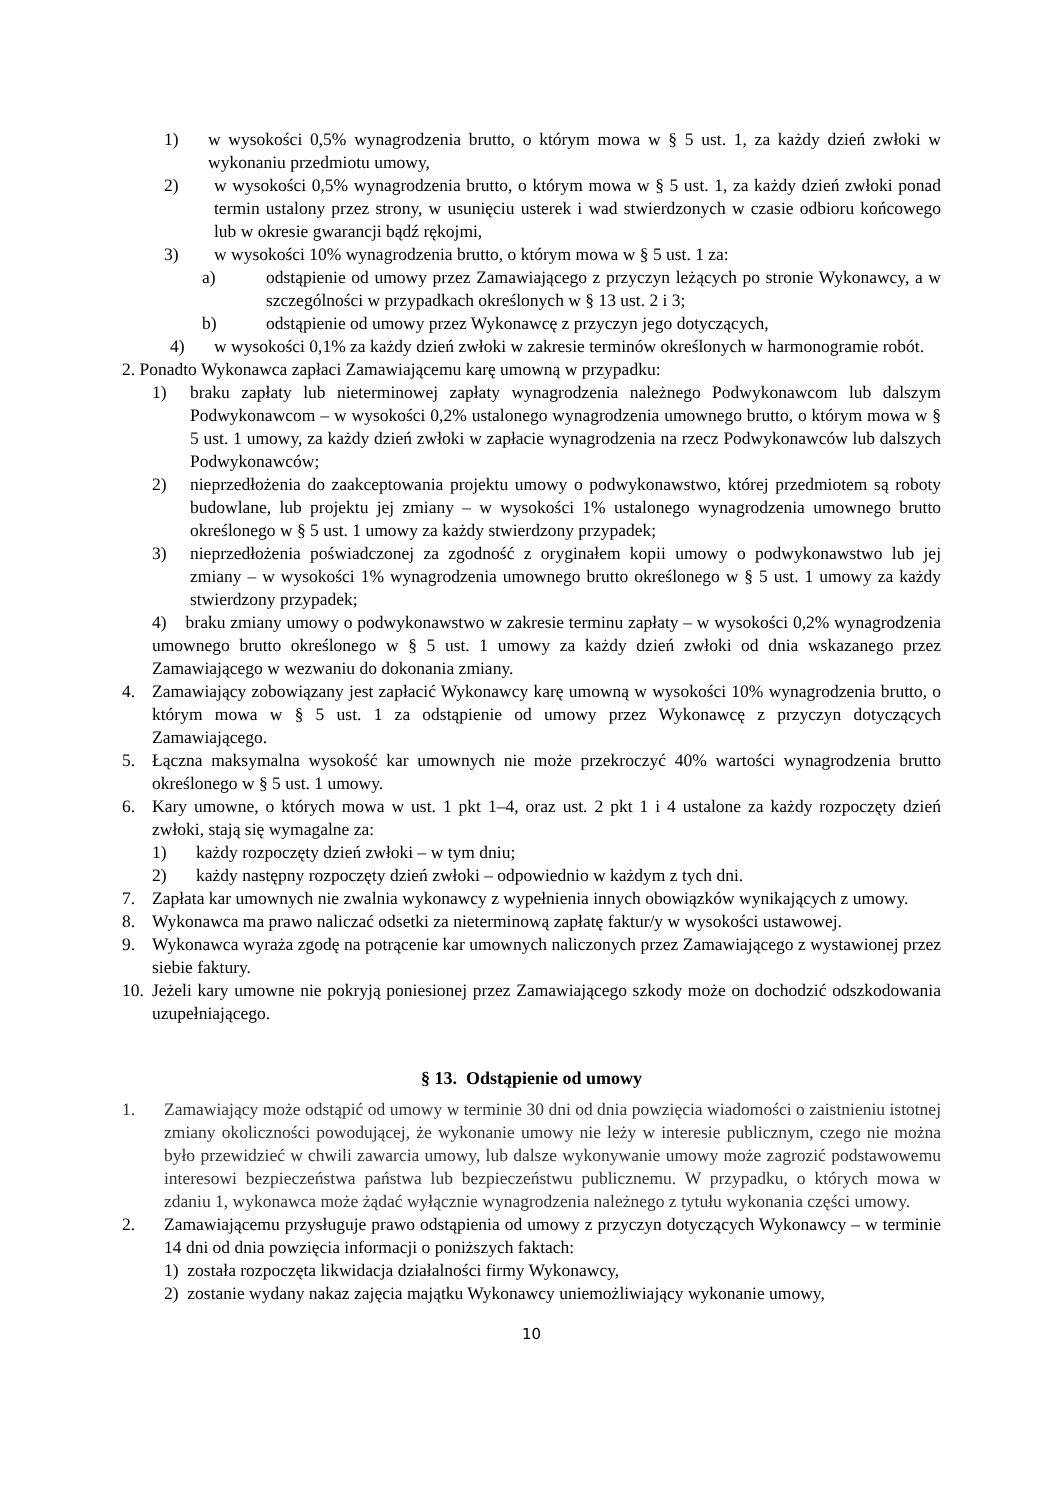1) w wysokości 0,5% wynagrodzenia brutto, o którym mowa w § 5 ust. 1, za każdy dzień zwłoki w wykonaniu przedmiotu umowy,
2) w wysokości 0,5% wynagrodzenia brutto, o którym mowa w § 5 ust. 1, za każdy dzień zwłoki ponad termin ustalony przez strony, w usunięciu usterek i wad stwierdzonych w czasie odbioru końcowego lub w okresie gwarancji bądź rękojmi,
3) w wysokości 10% wynagrodzenia brutto, o którym mowa w § 5 ust. 1 za:
a) odstąpienie od umowy przez Zamawiającego z przyczyn leżących po stronie Wykonawcy, a w szczególności w przypadkach określonych w § 13 ust. 2 i 3;
b) odstąpienie od umowy przez Wykonawcę z przyczyn jego dotyczących,
4) w wysokości 0,1% za każdy dzień zwłoki w zakresie terminów określonych w harmonogramie robót.
2. Ponadto Wykonawca zapłaci Zamawiającemu karę umowną w przypadku:
1) braku zapłaty lub nieterminowej zapłaty wynagrodzenia należnego Podwykonawcom lub dalszym Podwykonawcom – w wysokości 0,2% ustalonego wynagrodzenia umownego brutto, o którym mowa w § 5 ust. 1 umowy, za każdy dzień zwłoki w zapłacie wynagrodzenia na rzecz Podwykonawców lub dalszych Podwykonawców;
2) nieprzedłożenia do zaakceptowania projektu umowy o podwykonawstwo, której przedmiotem są roboty budowlane, lub projektu jej zmiany – w wysokości 1% ustalonego wynagrodzenia umownego brutto określonego w § 5 ust. 1 umowy za każdy stwierdzony przypadek;
3) nieprzedłożenia poświadczonej za zgodność z oryginałem kopii umowy o podwykonawstwo lub jej zmiany – w wysokości 1% wynagrodzenia umownego brutto określonego w § 5 ust. 1 umowy za każdy stwierdzony przypadek;
4) braku zmiany umowy o podwykonawstwo w zakresie terminu zapłaty – w wysokości 0,2% wynagrodzenia umownego brutto określonego w § 5 ust. 1 umowy za każdy dzień zwłoki od dnia wskazanego przez Zamawiającego w wezwaniu do dokonania zmiany.
4. Zamawiający zobowiązany jest zapłacić Wykonawcy karę umowną w wysokości 10% wynagrodzenia brutto, o którym mowa w § 5 ust. 1 za odstąpienie od umowy przez Wykonawcę z przyczyn dotyczących Zamawiającego.
5. Łączna maksymalna wysokość kar umownych nie może przekroczyć 40% wartości wynagrodzenia brutto określonego w § 5 ust. 1 umowy.
6. Kary umowne, o których mowa w ust. 1 pkt 1–4, oraz ust. 2 pkt 1 i 4 ustalone za każdy rozpoczęty dzień zwłoki, stają się wymagalne za:
1) każdy rozpoczęty dzień zwłoki – w tym dniu;
2) każdy następny rozpoczęty dzień zwłoki – odpowiednio w każdym z tych dni.
7. Zapłata kar umownych nie zwalnia wykonawcy z wypełnienia innych obowiązków wynikających z umowy.
8. Wykonawca ma prawo naliczać odsetki za nieterminową zapłatę faktur/y w wysokości ustawowej.
9. Wykonawca wyraża zgodę na potrącenie kar umownych naliczonych przez Zamawiającego z wystawionej przez siebie faktury.
10. Jeżeli kary umowne nie pokryją poniesionej przez Zamawiającego szkody może on dochodzić odszkodowania uzupełniającego.
§ 13. Odstąpienie od umowy
1. Zamawiający może odstąpić od umowy w terminie 30 dni od dnia powzięcia wiadomości o zaistnieniu istotnej zmiany okoliczności powodującej, że wykonanie umowy nie leży w interesie publicznym, czego nie można było przewidzieć w chwili zawarcia umowy, lub dalsze wykonywanie umowy może zagrozić podstawowemu interesowi bezpieczeństwa państwa lub bezpieczeństwu publicznemu. W przypadku, o których mowa w zdaniu 1, wykonawca może żądać wyłącznie wynagrodzenia należnego z tytułu wykonania części umowy.
2. Zamawiającemu przysługuje prawo odstąpienia od umowy z przyczyn dotyczących Wykonawcy – w terminie 14 dni od dnia powzięcia informacji o poniższych faktach:
1) została rozpoczęta likwidacja działalności firmy Wykonawcy,
2) zostanie wydany nakaz zajęcia majątku Wykonawcy uniemożliwiający wykonanie umowy,
10